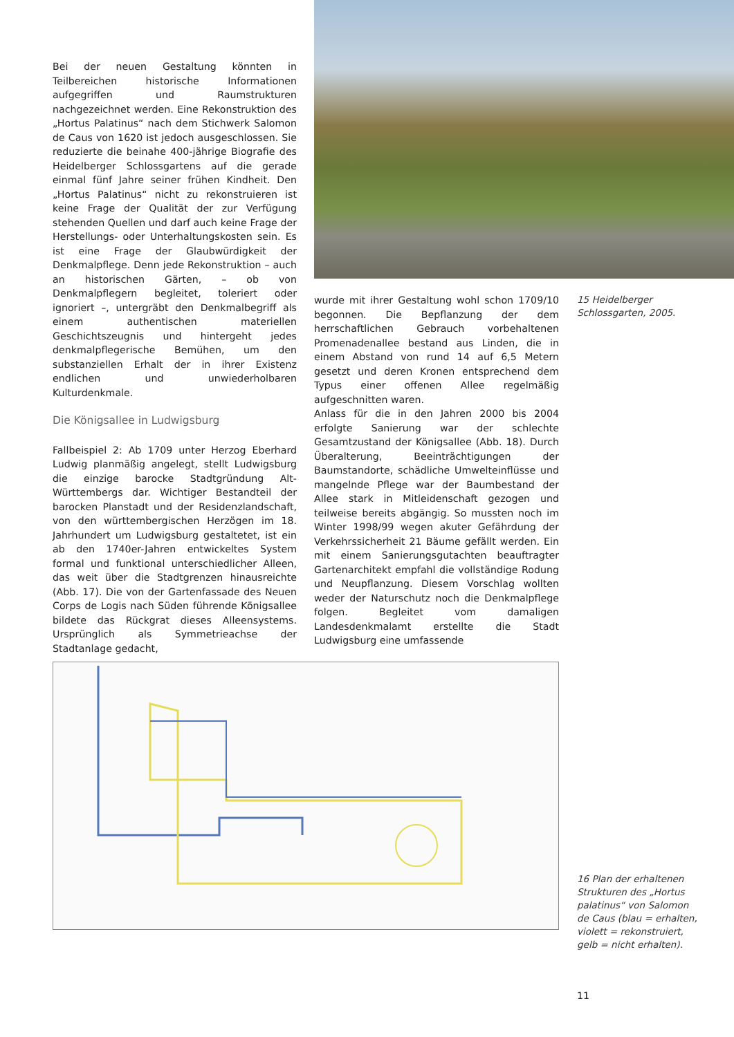Bei der neuen Gestaltung könnten in Teilbereichen historische Informationen aufgegriffen und Raumstrukturen nachgezeichnet werden. Eine Rekonstruktion des „Hortus Palatinus“ nach dem Stichwerk Salomon de Caus von 1620 ist jedoch ausgeschlossen. Sie reduzierte die beinahe 400-jährige Biografie des Heidelberger Schlossgartens auf die gerade einmal fünf Jahre seiner frühen Kindheit. Den „Hortus Palatinus“ nicht zu rekonstruieren ist keine Frage der Qualität der zur Verfügung stehenden Quellen und darf auch keine Frage der Herstellungs- oder Unterhaltungskosten sein. Es ist eine Frage der Glaubwürdigkeit der Denkmalpflege. Denn jede Rekonstruktion – auch an historischen Gärten, – ob von Denkmalpflegern begleitet, toleriert oder ignoriert –, untergräbt den Denkmalbegriff als einem authentischen materiellen Geschichtszeugnis und hintergeht jedes denkmalpflegerische Bemühen, um den substanziellen Erhalt der in ihrer Existenz endlichen und unwiederholbaren Kulturdenkmale.
Die Königsallee in Ludwigsburg
Fallbeispiel 2: Ab 1709 unter Herzog Eberhard Ludwig planmäßig angelegt, stellt Ludwigsburg die einzige barocke Stadtgründung Alt-Württembergs dar. Wichtiger Bestandteil der barocken Planstadt und der Residenzlandschaft, von den württembergischen Herzögen im 18. Jahrhundert um Ludwigsburg gestaltetet, ist ein ab den 1740er-Jahren entwickeltes System formal und funktional unterschiedlicher Alleen, das weit über die Stadtgrenzen hinausreichte (Abb. 17). Die von der Gartenfassade des Neuen Corps de Logis nach Süden führende Königsallee bildete das Rückgrat dieses Alleensystems. Ursprünglich als Symmetrieachse der Stadtanlage gedacht,
15 Heidelberger Schlossgarten, 2005.
wurde mit ihrer Gestaltung wohl schon 1709/10 begonnen. Die Bepflanzung der dem herrschaftlichen Gebrauch vorbehaltenen Promenadenallee bestand aus Linden, die in einem Abstand von rund 14 auf 6,5 Metern gesetzt und deren Kronen entsprechend dem Typus einer offenen Allee regelmäßig aufgeschnitten waren.
Anlass für die in den Jahren 2000 bis 2004 erfolgte Sanierung war der schlechte Gesamtzustand der Königsallee (Abb. 18). Durch Überalterung, Beeinträchtigungen der Baumstandorte, schädliche Umwelteinflüsse und mangelnde Pflege war der Baumbestand der Allee stark in Mitleidenschaft gezogen und teilweise bereits abgängig. So mussten noch im Winter 1998/99 wegen akuter Gefährdung der Verkehrssicherheit 21 Bäume gefällt werden. Ein mit einem Sanierungsgutachten beauftragter Gartenarchitekt empfahl die vollständige Rodung und Neupflanzung. Diesem Vorschlag wollten weder der Naturschutz noch die Denkmalpflege folgen. Begleitet vom damaligen Landesdenkmalamt erstellte die Stadt Ludwigsburg eine umfassende
16 Plan der erhaltenen Strukturen des „Hortus palatinus“ von Salomon de Caus (blau = erhalten, violett = rekonstruiert, gelb = nicht erhalten).
11